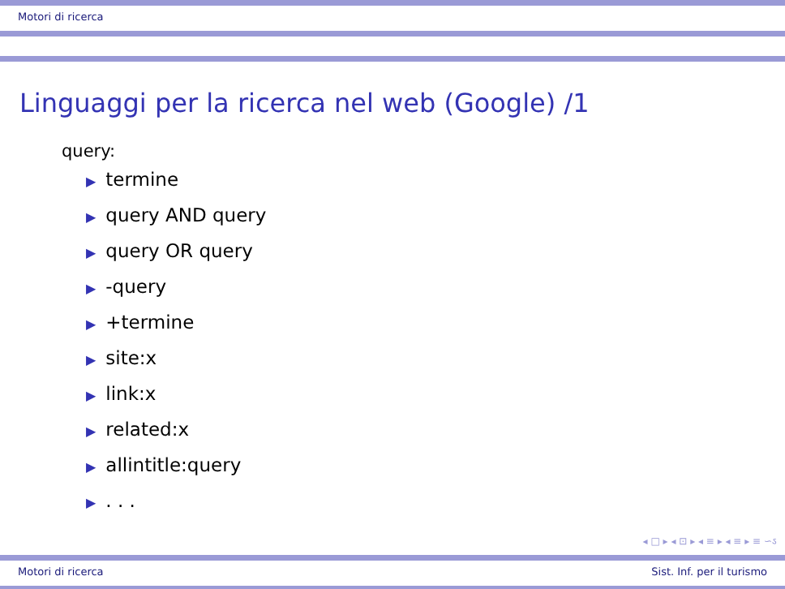Motori di ricerca
Linguaggi per la ricerca nel web (Google) /1
query:
▶ termine
▶ query AND query
▶ query OR query
▶ -query
▶ +termine
▶ site:x
▶ link:x
▶ related:x
▶ allintitle:query
▶. . .
◂ □ ▸ ◂ ⊡ ▸ ◂ ≡ ▸ ◂ ≡ ▸ ≡ ∽ઽ
Motori di ricerca Sist. Inf. per il turismo